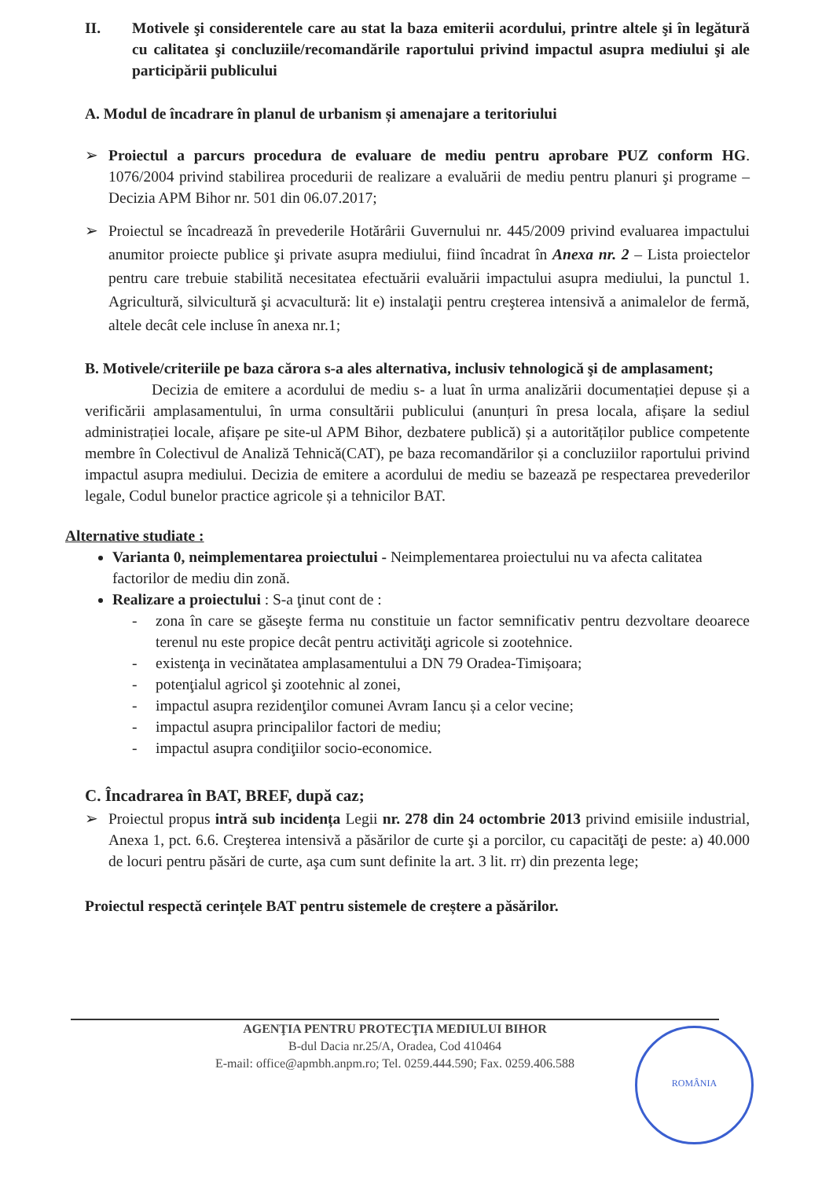II. Motivele şi considerentele care au stat la baza emiterii acordului, printre altele şi în legătură cu calitatea şi concluziile/recomandările raportului privind impactul asupra mediului şi ale participării publicului
A. Modul de încadrare în planul de urbanism și amenajare a teritoriului
➢ Proiectul a parcurs procedura de evaluare de mediu pentru aprobare PUZ conform HG. 1076/2004 privind stabilirea procedurii de realizare a evaluării de mediu pentru planuri şi programe – Decizia APM Bihor nr. 501 din 06.07.2017;
➢ Proiectul se încadrează în prevederile Hotărârii Guvernului nr. 445/2009 privind evaluarea impactului anumitor proiecte publice şi private asupra mediului, fiind încadrat în Anexa nr. 2 – Lista proiectelor pentru care trebuie stabilită necesitatea efectuării evaluării impactului asupra mediului, la punctul 1. Agricultură, silvicultură şi acvacultură: lit e) instalaţii pentru creşterea intensivă a animalelor de fermă, altele decât cele incluse în anexa nr.1;
B. Motivele/criteriile pe baza cărora s-a ales alternativa, inclusiv tehnologică şi de amplasament;
Decizia de emitere a acordului de mediu s- a luat în urma analizării documentației depuse și a verificării amplasamentului, în urma consultării publicului (anunțuri în presa locala, afișare la sediul administrației locale, afișare pe site-ul APM Bihor, dezbatere publică) și a autorităților publice competente membre în Colectivul de Analiză Tehnică(CAT), pe baza recomandărilor și a concluziilor raportului privind impactul asupra mediului. Decizia de emitere a acordului de mediu se bazează pe respectarea prevederilor legale, Codul bunelor practice agricole și a tehnicilor BAT.
Alternative studiate :
Varianta 0, neimplementarea proiectului - Neimplementarea proiectului nu va afecta calitatea factorilor de mediu din zonă.
Realizare a proiectului : S-a ţinut cont de :
- zona în care se găseşte ferma nu constituie un factor semnificativ pentru dezvoltare deoarece terenul nu este propice decât pentru activităţi agricole si zootehnice.
- existenţa in vecinătatea amplasamentului a DN 79 Oradea-Timișoara;
- potenţialul agricol şi zootehnic al zonei,
- impactul asupra rezidenţilor comunei Avram Iancu și a celor vecine;
- impactul asupra principalilor factori de mediu;
- impactul asupra condiţiilor socio-economice.
C. Încadrarea în BAT, BREF, după caz;
➢ Proiectul propus intră sub incidența Legii nr. 278 din 24 octombrie 2013 privind emisiile industrial, Anexa 1, pct. 6.6. Creşterea intensivă a păsărilor de curte şi a porcilor, cu capacităţi de peste: a) 40.000 de locuri pentru păsări de curte, aşa cum sunt definite la art. 3 lit. rr) din prezenta lege;
Proiectul respectă cerințele BAT pentru sistemele de creștere a păsărilor.
AGENŢIA PENTRU PROTECŢIA MEDIULUI BIHOR
B-dul Dacia nr.25/A, Oradea, Cod 410464
E-mail: office@apmbh.anpm.ro; Tel. 0259.444.590; Fax. 0259.406.588
ROMÂNIA